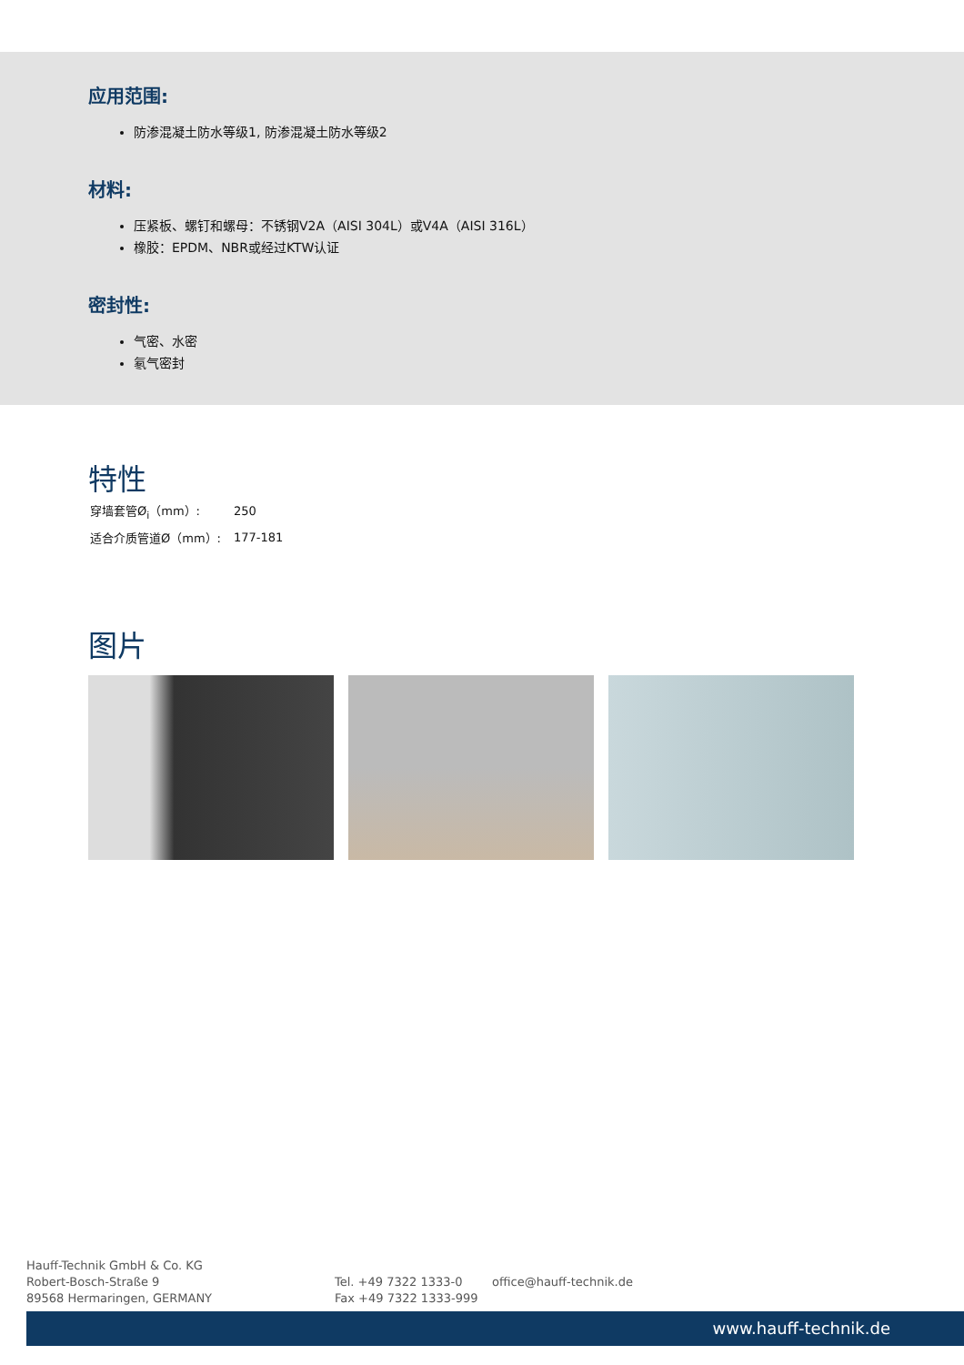应用范围:
防渗混凝土防水等级1, 防渗混凝土防水等级2
材料:
压紧板、螺钉和螺母：不锈钢V2A（AISI 304L）或V4A（AISI 316L）
橡胶：EPDM、NBR或经过KTW认证
密封性:
气密、水密
氡气密封
特性
| 穿墙套管Ø<sub>i</sub>（mm）: | 250 |
| 适合介质管道Ø（mm）: | 177-181 |
图片
Hauff-Technik GmbH & Co. KG
Robert-Bosch-Straße 9
89568 Hermaringen, GERMANY
Tel. +49 7322 1333-0
Fax +49 7322 1333-999
office@hauff-technik.de
www.hauff-technik.de